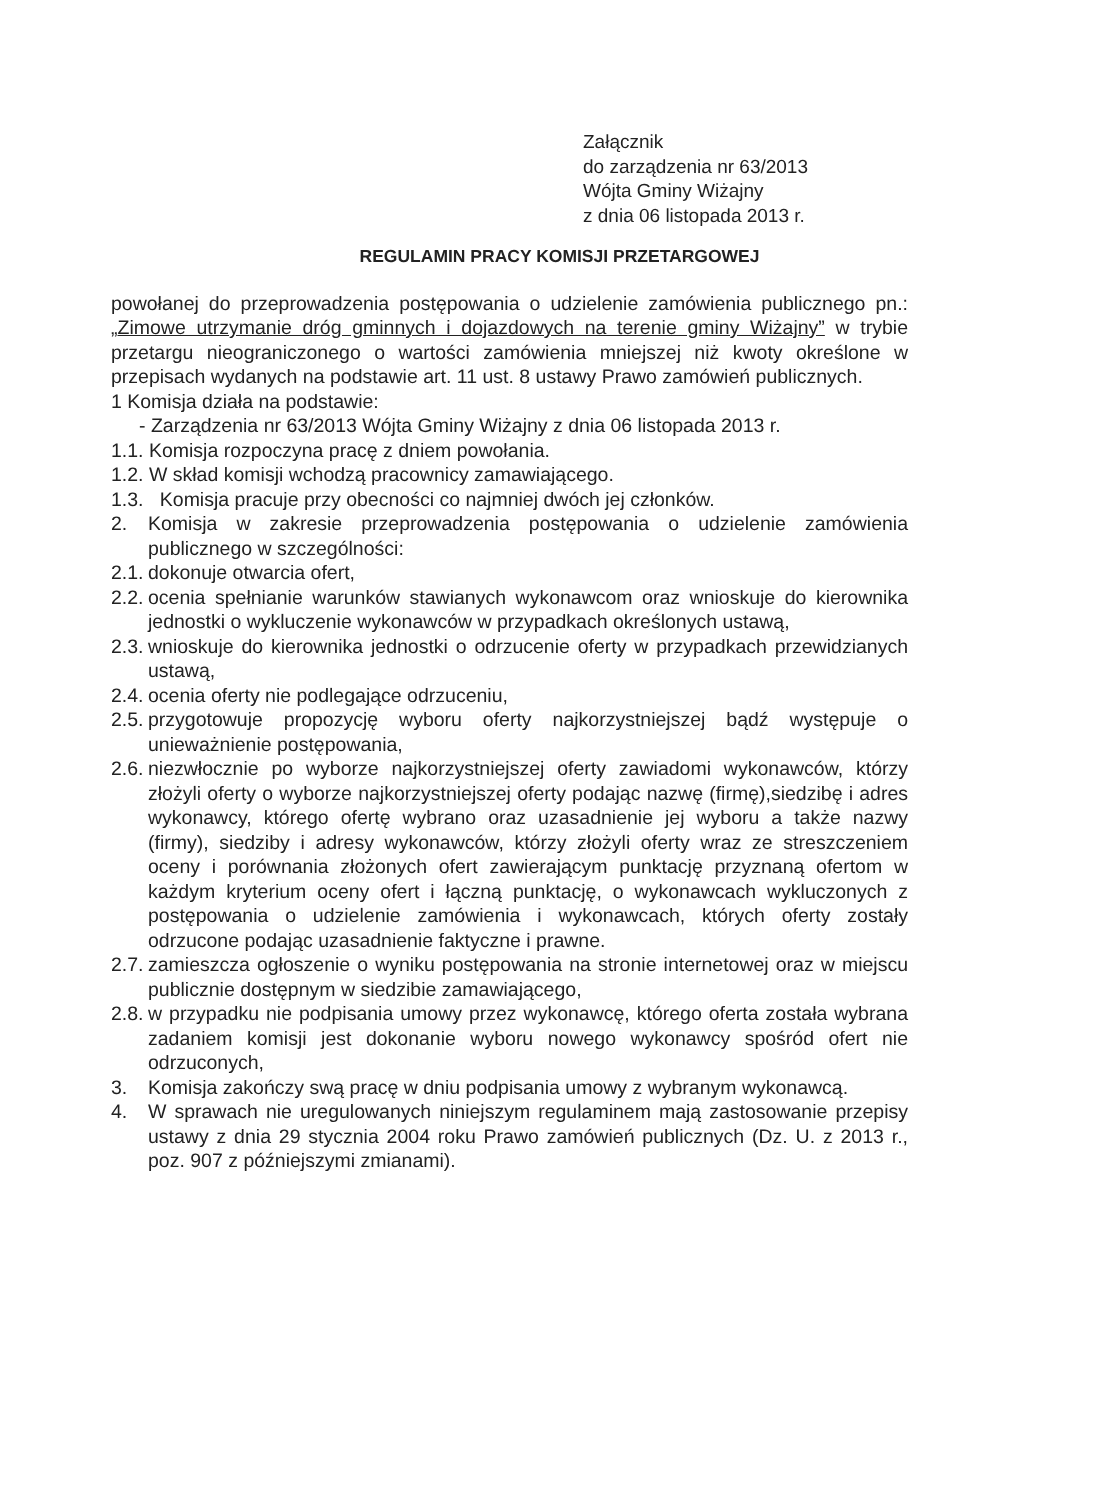Załącznik
do zarządzenia nr 63/2013
Wójta Gminy Wiżajny
z dnia 06 listopada 2013 r.
REGULAMIN PRACY KOMISJI PRZETARGOWEJ
powołanej do przeprowadzenia postępowania o udzielenie zamówienia publicznego pn.: „Zimowe utrzymanie dróg gminnych i dojazdowych na terenie gminy Wiżajny” w trybie przetargu nieograniczonego o wartości zamówienia mniejszej niż kwoty określone w przepisach wydanych na podstawie art. 11 ust. 8 ustawy Prawo zamówień publicznych.
1 Komisja działa na podstawie:
- Zarządzenia nr 63/2013 Wójta Gminy Wiżajny z dnia 06 listopada 2013 r.
1.1. Komisja rozpoczyna pracę z dniem powołania.
1.2. W skład komisji wchodzą pracownicy zamawiającego.
1.3. Komisja pracuje przy obecności co najmniej dwóch jej członków.
2. Komisja w zakresie przeprowadzenia postępowania o udzielenie zamówienia publicznego w szczególności:
2.1. dokonuje otwarcia ofert,
2.2. ocenia spełnianie warunków stawianych wykonawcom oraz wnioskuje do kierownika jednostki o wykluczenie wykonawców w przypadkach określonych ustawą,
2.3. wnioskuje do kierownika jednostki o odrzucenie oferty w przypadkach przewidzianych ustawą,
2.4. ocenia oferty nie podlegające odrzuceniu,
2.5. przygotowuje propozycję wyboru oferty najkorzystniejszej bądź występuje o unieważnienie postępowania,
2.6. niezwłocznie po wyborze najkorzystniejszej oferty zawiadomi wykonawców, którzy złożyli oferty o wyborze najkorzystniejszej oferty podając nazwę (firmę),siedzibę i adres wykonawcy, którego ofertę wybrano oraz uzasadnienie jej wyboru a także nazwy (firmy), siedziby i adresy wykonawców, którzy złożyli oferty wraz ze streszczeniem oceny i porównania złożonych ofert zawierającym punktację przyznaną ofertom w każdym kryterium oceny ofert i łączną punktację, o wykonawcach wykluczonych z postępowania o udzielenie zamówienia i wykonawcach, których oferty zostały odrzucone podając uzasadnienie faktyczne i prawne.
2.7. zamieszcza ogłoszenie o wyniku postępowania na stronie internetowej oraz w miejscu publicznie dostępnym w siedzibie zamawiającego,
2.8. w przypadku nie podpisania umowy przez wykonawcę, którego oferta została wybrana zadaniem komisji jest dokonanie wyboru nowego wykonawcy spośród ofert nie odrzuconych,
3. Komisja zakończy swą pracę w dniu podpisania umowy z wybranym wykonawcą.
4. W sprawach nie uregulowanych niniejszym regulaminem mają zastosowanie przepisy ustawy z dnia 29 stycznia 2004 roku Prawo zamówień publicznych (Dz. U. z 2013 r., poz. 907 z późniejszymi zmianami).